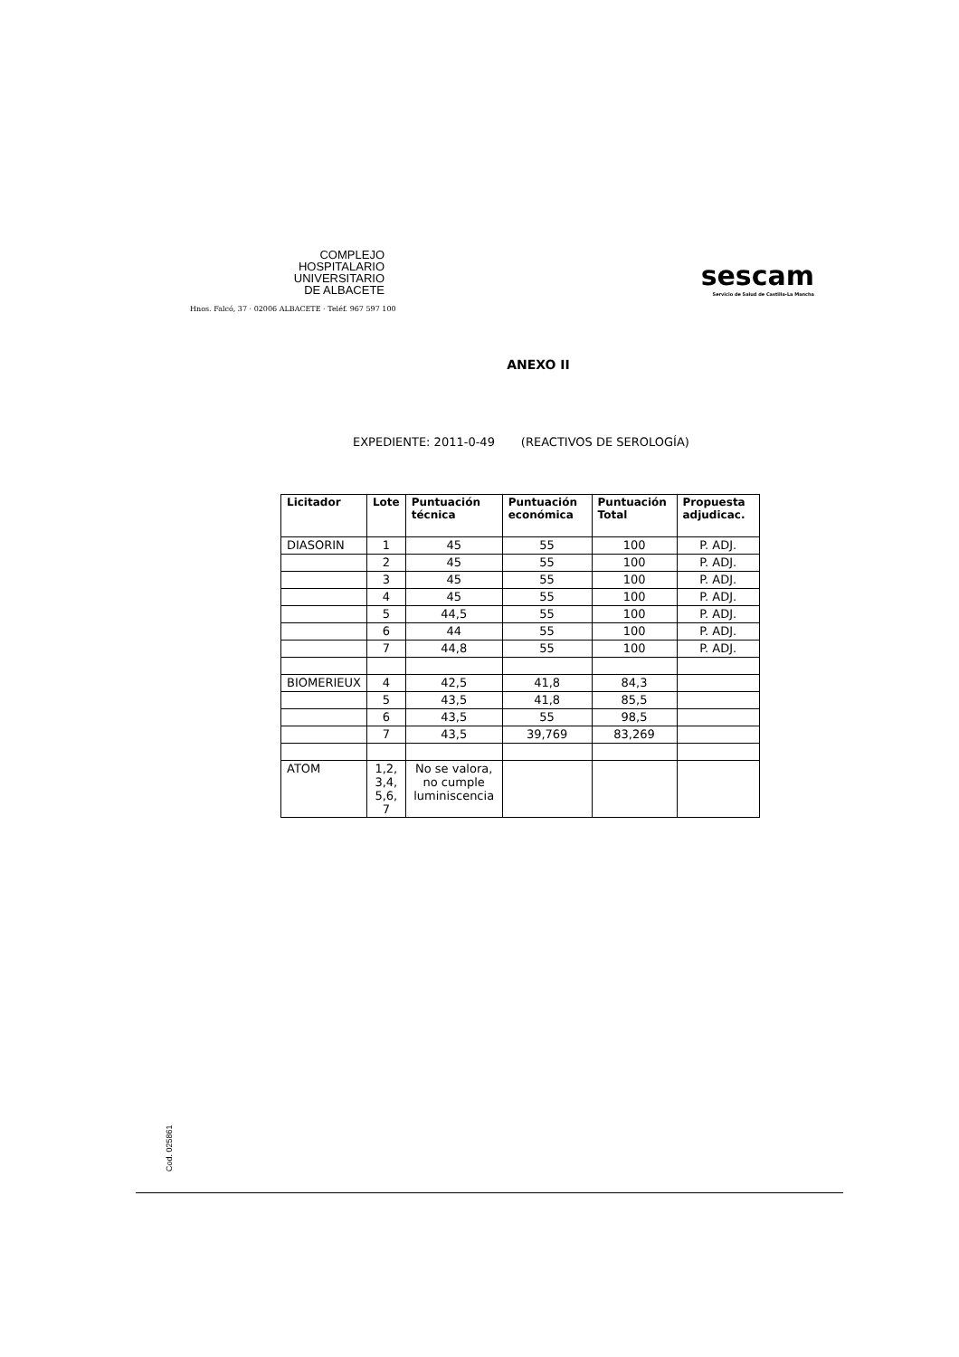COMPLEJO
HOSPITALARIO
UNIVERSITARIO
DE ALBACETE
Hnos. Falcó, 37 · 02006 ALBACETE · Teléf. 967 597 100
sescam
Servicio de Salud de Castilla-La Mancha
ANEXO II
EXPEDIENTE: 2011-0-49 (REACTIVOS DE SEROLOGÍA)
| Licitador | Lote | Puntuación técnica | Puntuación económica | Puntuación Total | Propuesta adjudicac. |
| --- | --- | --- | --- | --- | --- |
| DIASORIN | 1 | 45 | 55 | 100 | P. ADJ. |
| | 2 | 45 | 55 | 100 | P. ADJ. |
| | 3 | 45 | 55 | 100 | P. ADJ. |
| | 4 | 45 | 55 | 100 | P. ADJ. |
| | 5 | 44,5 | 55 | 100 | P. ADJ. |
| | 6 | 44 | 55 | 100 | P. ADJ. |
| | 7 | 44,8 | 55 | 100 | P. ADJ. |
| BIOMERIEUX | 4 | 42,5 | 41,8 | 84,3 | |
| | 5 | 43,5 | 41,8 | 85,5 | |
| | 6 | 43,5 | 55 | 98,5 | |
| | 7 | 43,5 | 39,769 | 83,269 | |
| ATOM | 1,2, 3,4, 5,6, 7 | No se valora, no cumple luminiscencia | | | |
Cod. 025861